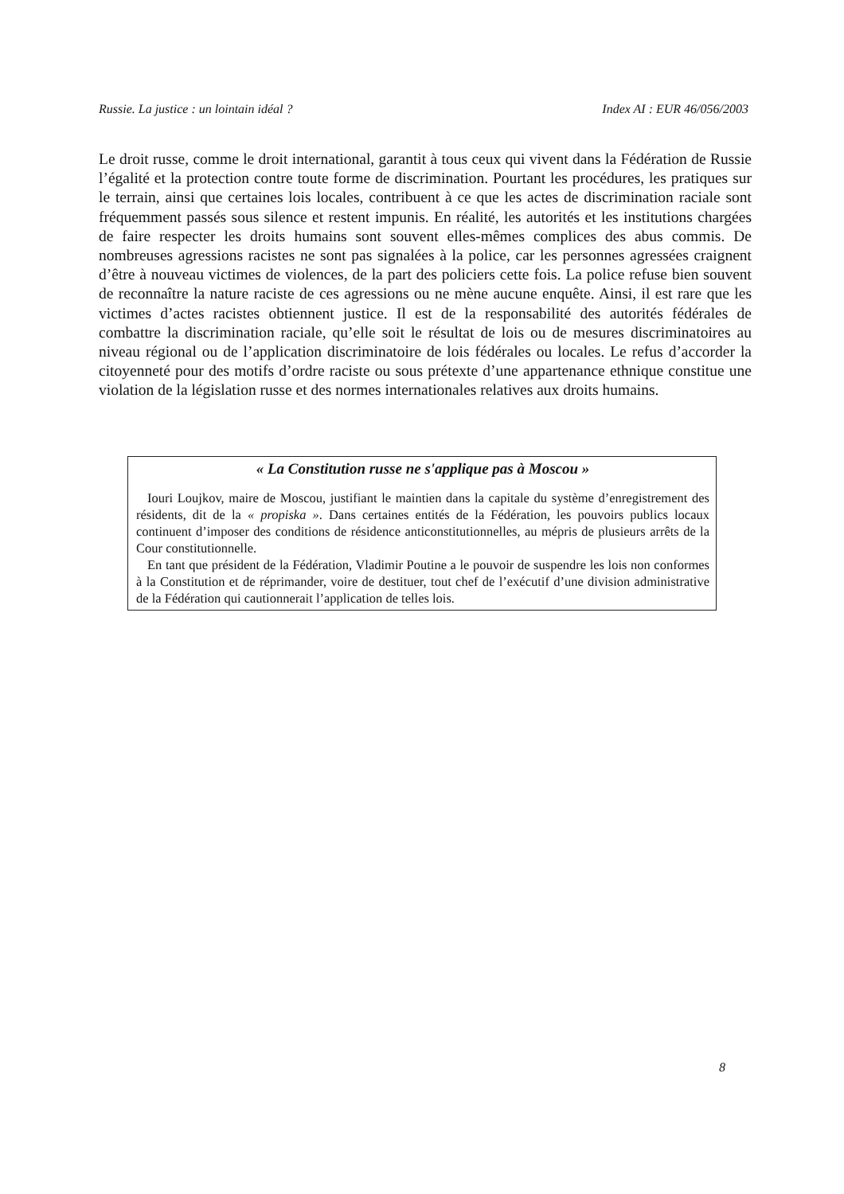Russie. La justice : un lointain idéal ? Index AI : EUR 46/056/2003
Le droit russe, comme le droit international, garantit à tous ceux qui vivent dans la Fédération de Russie l’égalité et la protection contre toute forme de discrimination. Pourtant les procédures, les pratiques sur le terrain, ainsi que certaines lois locales, contribuent à ce que les actes de discrimination raciale sont fréquemment passés sous silence et restent impunis. En réalité, les autorités et les institutions chargées de faire respecter les droits humains sont souvent elles-mêmes complices des abus commis. De nombreuses agressions racistes ne sont pas signalées à la police, car les personnes agressées craignent d’être à nouveau victimes de violences, de la part des policiers cette fois. La police refuse bien souvent de reconnaître la nature raciste de ces agressions ou ne mène aucune enquête. Ainsi, il est rare que les victimes d’actes racistes obtiennent justice. Il est de la responsabilité des autorités fédérales de combattre la discrimination raciale, qu’elle soit le résultat de lois ou de mesures discriminatoires au niveau régional ou de l’application discriminatoire de lois fédérales ou locales. Le refus d’accorder la citoyenneté pour des motifs d’ordre raciste ou sous prétexte d’une appartenance ethnique constitue une violation de la législation russe et des normes internationales relatives aux droits humains.
« La Constitution russe ne s'applique pas à Moscou »
Iouri Loujkov, maire de Moscou, justifiant le maintien dans la capitale du système d’enregistrement des résidents, dit de la « propiska ». Dans certaines entités de la Fédération, les pouvoirs publics locaux continuent d’imposer des conditions de résidence anticonstitutionnelles, au mépris de plusieurs arrêts de la Cour constitutionnelle.
En tant que président de la Fédération, Vladimir Poutine a le pouvoir de suspendre les lois non conformes à la Constitution et de réprimander, voire de destituer, tout chef de l’exécutif d’une division administrative de la Fédération qui cautionnerait l’application de telles lois.
8